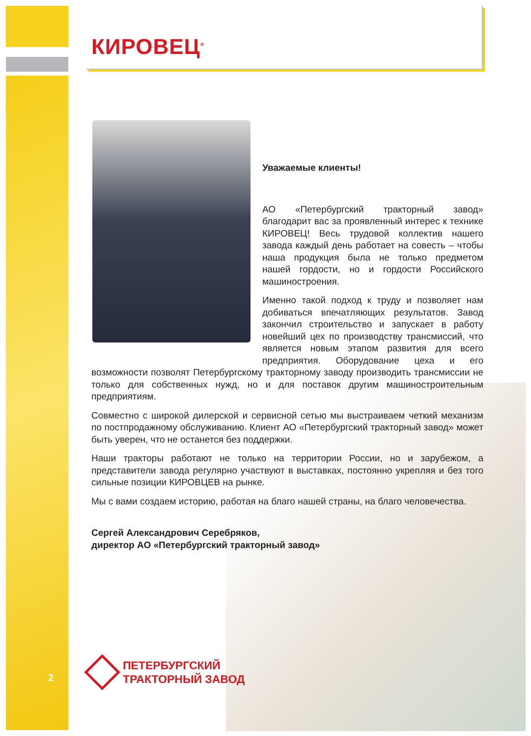КИРОВЕЦ<sup>®</sup>
Уважаемые клиенты!
АО «Петербургский тракторный завод» благодарит вас за проявленный интерес к технике КИРОВЕЦ! Весь трудовой коллектив нашего завода каждый день работает на совесть – чтобы наша продукция была не только предметом нашей гордости, но и гордости Российского машиностроения.
Именно такой подход к труду и позволяет нам добиваться впечатляющих результатов. Завод закончил строительство и запускает в работу новейший цех по производству трансмиссий, что является новым этапом развития для всего предприятия. Оборудование цеха и его возможности позволят Петербургскому тракторному заводу производить трансмиссии не только для собственных нужд, но и для поставок другим машиностроительным предприятиям.
Совместно с широкой дилерской и сервисной сетью мы выстраиваем четкий механизм по постпродажному обслуживанию. Клиент АО «Петербургский тракторный завод» может быть уверен, что не останется без поддержки.
Наши тракторы работают не только на территории России, но и зарубежом, а представители завода регулярно участвуют в выставках, постоянно укрепляя и без того сильные позиции КИРОВЦЕВ на рынке.
Мы с вами создаем историю, работая на благо нашей страны, на благо человечества.
Сергей Александрович Серебряков,
директор АО «Петербургский тракторный завод»
2
ПЕТЕРБУРГСКИЙ
ТРАКТОРНЫЙ ЗАВОД